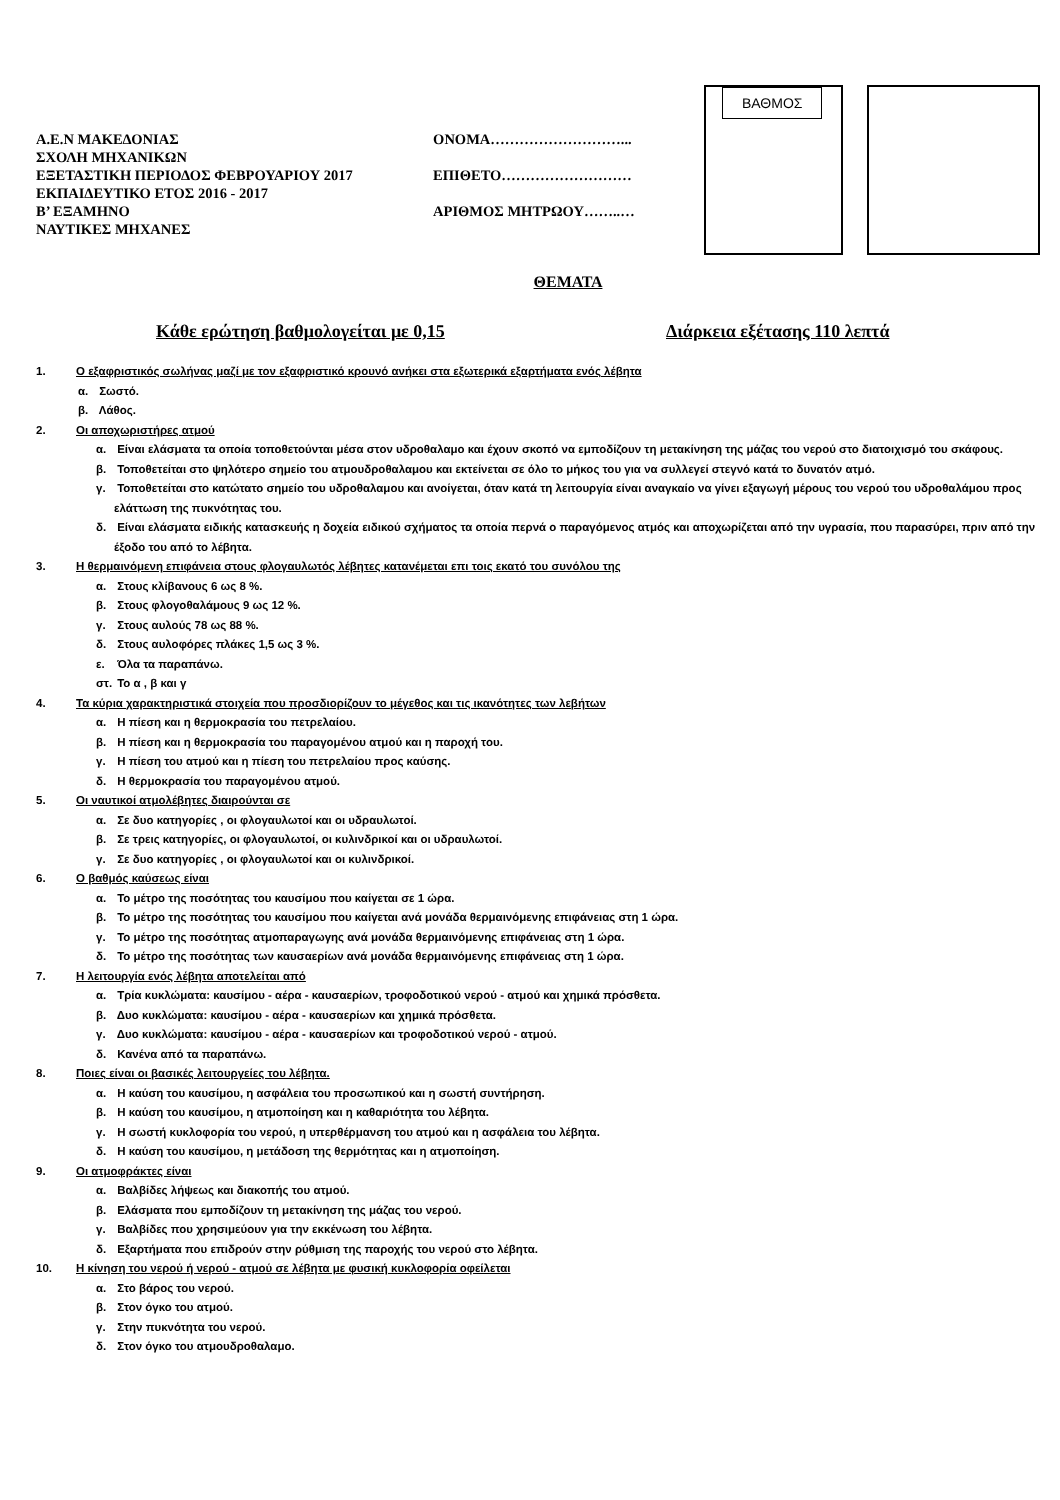Α.Ε.Ν ΜΑΚΕΔΟΝΙΑΣ
ΣΧΟΛΗ ΜΗΧΑΝΙΚΩΝ
ΕΞΕΤΑΣΤΙΚΗ ΠΕΡΙΟΔΟΣ ΦΕΒΡΟΥΑΡΙΟΥ 2017
ΕΚΠΑΙΔΕΥΤΙΚΟ ΕΤΟΣ 2016 - 2017
Β’ ΕΞΑΜΗΝΟ
ΝΑΥΤΙΚΕΣ ΜΗΧΑΝΕΣ
ΟΝΟΜΑ………………………...
ΕΠΙΘΕΤΟ………………………
ΑΡΙΘΜΟΣ ΜΗΤΡΩΟΥ……..…
ΒΑΘΜΟΣ
ΘΕΜΑΤΑ
Κάθε ερώτηση βαθμολογείται με 0,15 Διάρκεια εξέτασης 110 λεπτά
1. Ο εξαφριστικός σωλήνας μαζί με τον εξαφριστικό κρουνό ανήκει στα εξωτερικά εξαρτήματα ενός λέβητα
α. Σωστό.
β. Λάθος.
2. Οι αποχωριστήρες ατμού
α. Είναι ελάσματα τα οποία τοποθετούνται μέσα στον υδροθαλαμο και έχουν σκοπό να εμποδίζουν τη μετακίνηση της μάζας του νερού στο διατοιχισμό του σκάφους.
β. Τοποθετείται στο ψηλότερο σημείο του ατμουδροθαλαμου και εκτείνεται σε όλο το μήκος του για να συλλεγεί στεγνό κατά το δυνατόν ατμό.
γ. Τοποθετείται στο κατώτατο σημείο του υδροθαλαμου και ανοίγεται, όταν κατά τη λειτουργία είναι αναγκαίο να γίνει εξαγωγή μέρους του νερού του υδροθαλάμου προς ελάττωση της πυκνότητας του.
δ. Είναι ελάσματα ειδικής κατασκευής η δοχεία ειδικού σχήματος τα οποία περνά ο παραγόμενος ατμός και αποχωρίζεται από την υγρασία, που παρασύρει, πριν από την έξοδο του από το λέβητα.
3. Η θερμαινόμενη επιφάνεια στους φλογαυλωτός λέβητες κατανέμεται επι τοις εκατό του συνόλου της
α. Στους κλίβανους 6 ως 8 %.
β. Στους φλογοθαλάμους 9 ως 12 %.
γ. Στους αυλούς 78 ως 88 %.
δ. Στους αυλοφόρες πλάκες 1,5 ως 3 %.
ε. Όλα τα παραπάνω.
στ. Το α , β και γ
4. Τα κύρια χαρακτηριστικά στοιχεία που προσδιορίζουν το μέγεθος και τις ικανότητες των λεβήτων
α. Η πίεση και η θερμοκρασία του πετρελαίου.
β. Η πίεση και η θερμοκρασία του παραγομένου ατμού και η παροχή του.
γ. Η πίεση του ατμού και η πίεση του πετρελαίου προς καύσης.
δ. Η θερμοκρασία του παραγομένου ατμού.
5. Οι ναυτικοί ατμολέβητες διαιρούνται σε
α. Σε δυο κατηγορίες , οι φλογαυλωτοί και οι υδραυλωτοί.
β. Σε τρεις κατηγορίες, οι φλογαυλωτοί, οι κυλινδρικοί και οι υδραυλωτοί.
γ. Σε δυο κατηγορίες , οι φλογαυλωτοί και οι κυλινδρικοί.
6. Ο βαθμός καύσεως είναι
α. Το μέτρο της ποσότητας του καυσίμου που καίγεται σε 1 ώρα.
β. Το μέτρο της ποσότητας του καυσίμου που καίγεται ανά μονάδα θερμαινόμενης επιφάνειας στη 1 ώρα.
γ. Το μέτρο της ποσότητας ατμοπαραγωγης ανά μονάδα θερμαινόμενης επιφάνειας στη 1 ώρα.
δ. Το μέτρο της ποσότητας των καυσαερίων ανά μονάδα θερμαινόμενης επιφάνειας στη 1 ώρα.
7. Η λειτουργία ενός λέβητα αποτελείται από
α. Τρία κυκλώματα: καυσίμου - αέρα - καυσαερίων, τροφοδοτικού νερού - ατμού και χημικά πρόσθετα.
β. Δυο κυκλώματα: καυσίμου - αέρα - καυσαερίων και χημικά πρόσθετα.
γ. Δυο κυκλώματα: καυσίμου - αέρα - καυσαερίων και τροφοδοτικού νερού - ατμού.
δ. Κανένα από τα παραπάνω.
8. Ποιες είναι οι βασικές λειτουργείες του λέβητα.
α. Η καύση του καυσίμου, η ασφάλεια του προσωπικού και η σωστή συντήρηση.
β. Η καύση του καυσίμου, η ατμοποίηση και η καθαριότητα του λέβητα.
γ. Η σωστή κυκλοφορία του νερού, η υπερθέρμανση του ατμού και η ασφάλεια του λέβητα.
δ. Η καύση του καυσίμου, η μετάδοση της θερμότητας και η ατμοποίηση.
9. Οι ατμοφράκτες είναι
α. Βαλβίδες λήψεως και διακοπής του ατμού.
β. Ελάσματα που εμποδίζουν τη μετακίνηση της μάζας του νερού.
γ. Βαλβίδες που χρησιμεύουν για την εκκένωση του λέβητα.
δ. Εξαρτήματα που επιδρούν στην ρύθμιση της παροχής του νερού στο λέβητα.
10. Η κίνηση του νερού ή νερού - ατμού σε λέβητα με φυσική κυκλοφορία οφείλεται
α. Στο βάρος του νερού.
β. Στον όγκο του ατμού.
γ. Στην πυκνότητα του νερού.
δ. Στον όγκο του ατμουδροθαλαμο.